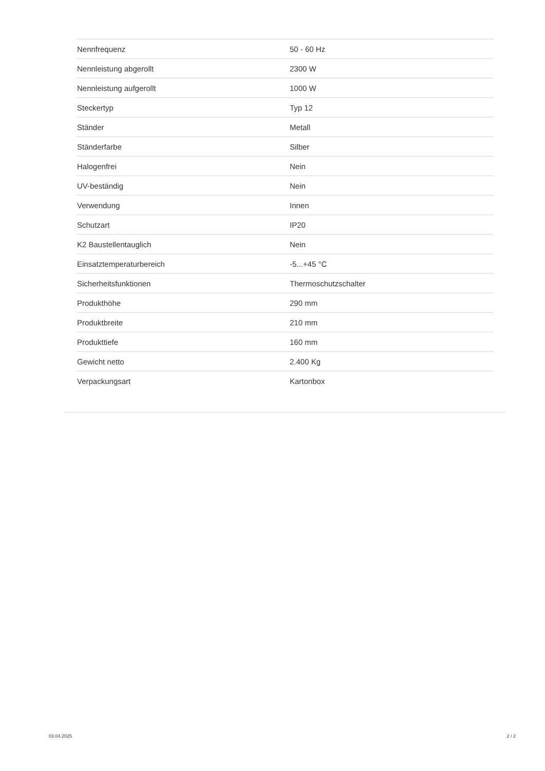| Nennfrequenz | 50 - 60 Hz |
| Nennleistung abgerollt | 2300 W |
| Nennleistung aufgerollt | 1000 W |
| Steckertyp | Typ 12 |
| Ständer | Metall |
| Ständerfarbe | Silber |
| Halogenfrei | Nein |
| UV-beständig | Nein |
| Verwendung | Innen |
| Schutzart | IP20 |
| K2 Baustellentauglich | Nein |
| Einsatztemperaturbereich | -5...+45 °C |
| Sicherheitsfunktionen | Thermoschutzschalter |
| Produkthöhe | 290 mm |
| Produktbreite | 210 mm |
| Produkttiefe | 160 mm |
| Gewicht netto | 2.400 Kg |
| Verpackungsart | Kartonbox |
03.04.2025 2 / 2